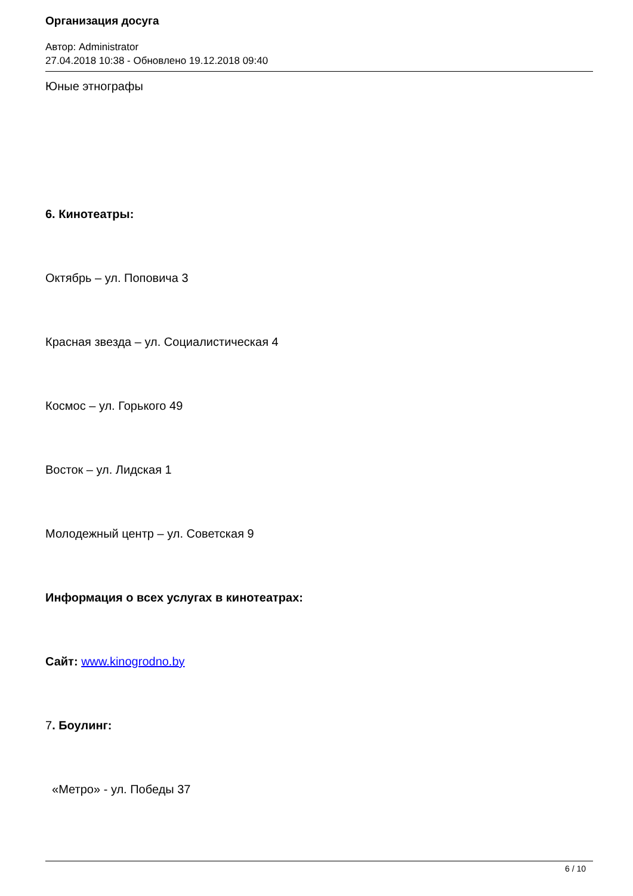Организация досуга
Автор: Administrator
27.04.2018 10:38 - Обновлено 19.12.2018 09:40
Юные этнографы
6. Кинотеатры:
Октябрь – ул. Поповича 3
Красная звезда – ул. Социалистическая 4
Космос – ул. Горького 49
Восток – ул. Лидская 1
Молодежный центр – ул. Советская 9
Информация о всех услугах в кинотеатрах:
Сайт: www.kinogrodno.by
7. Боулинг:
«Метро» - ул. Победы 37
6 / 10